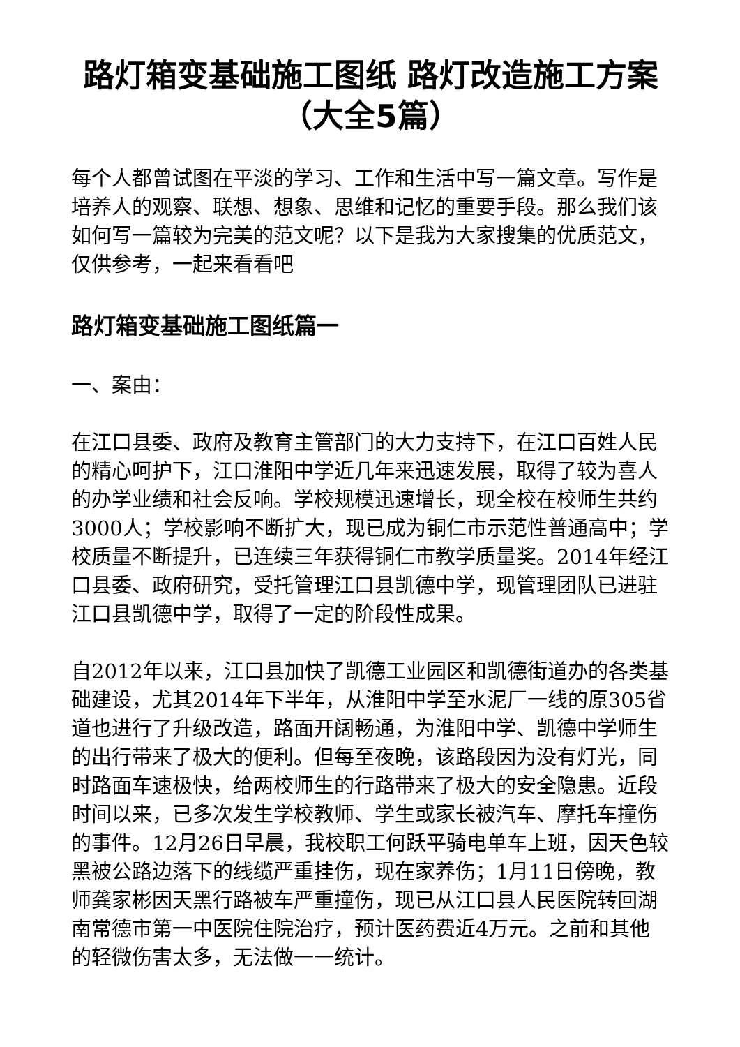路灯箱变基础施工图纸 路灯改造施工方案（大全5篇）
每个人都曾试图在平淡的学习、工作和生活中写一篇文章。写作是培养人的观察、联想、想象、思维和记忆的重要手段。那么我们该如何写一篇较为完美的范文呢？以下是我为大家搜集的优质范文，仅供参考，一起来看看吧
路灯箱变基础施工图纸篇一
一、案由：
在江口县委、政府及教育主管部门的大力支持下，在江口百姓人民的精心呵护下，江口淮阳中学近几年来迅速发展，取得了较为喜人的办学业绩和社会反响。学校规模迅速增长，现全校在校师生共约3000人；学校影响不断扩大，现已成为铜仁市示范性普通高中；学校质量不断提升，已连续三年获得铜仁市教学质量奖。2014年经江口县委、政府研究，受托管理江口县凯德中学，现管理团队已进驻江口县凯德中学，取得了一定的阶段性成果。
自2012年以来，江口县加快了凯德工业园区和凯德街道办的各类基础建设，尤其2014年下半年，从淮阳中学至水泥厂一线的原305省道也进行了升级改造，路面开阔畅通，为淮阳中学、凯德中学师生的出行带来了极大的便利。但每至夜晚，该路段因为没有灯光，同时路面车速极快，给两校师生的行路带来了极大的安全隐患。近段时间以来，已多次发生学校教师、学生或家长被汽车、摩托车撞伤的事件。12月26日早晨，我校职工何跃平骑电单车上班，因天色较黑被公路边落下的线缆严重挂伤，现在家养伤；1月11日傍晚，教师龚家彬因天黑行路被车严重撞伤，现已从江口县人民医院转回湖南常德市第一中医院住院治疗，预计医药费近4万元。之前和其他的轻微伤害太多，无法做一一统计。